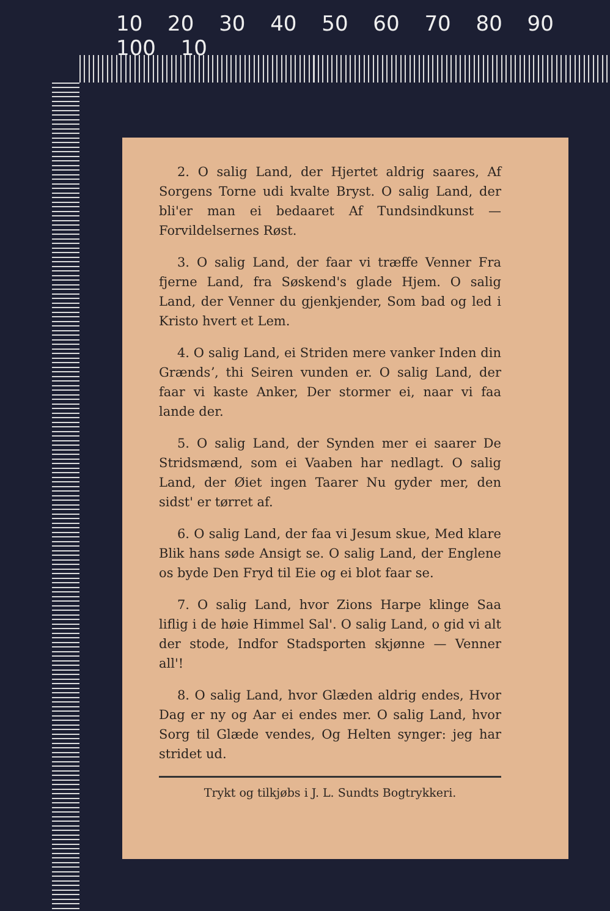10 20 30 40 50 60 70 80 90 100 10
2. O salig Land, der Hjertet aldrig saares, Af Sorgens Torne udi kvalte Bryst. O salig Land, der bli'er man ei bedaaret Af Tundsindkunst — Forvildelsernes Røst.
3. O salig Land, der faar vi træffe Venner Fra fjerne Land, fra Søskend's glade Hjem. O salig Land, der Venner du gjenkjender, Som bad og led i Kristo hvert et Lem.
4. O salig Land, ei Striden mere vanker Inden din Grændsʼ, thi Seiren vunden er. O salig Land, der faar vi kaste Anker, Der stormer ei, naar vi faa lande der.
5. O salig Land, der Synden mer ei saarer De Stridsmænd, som ei Vaaben har nedlagt. O salig Land, der Øiet ingen Taarer Nu gyder mer, den sidst' er tørret af.
6. O salig Land, der faa vi Jesum skue, Med klare Blik hans søde Ansigt se. O salig Land, der Englene os byde Den Fryd til Eie og ei blot faar se.
7. O salig Land, hvor Zions Harpe klinge Saa liflig i de høie Himmel Sal'. O salig Land, o gid vi alt der stode, Indfor Stadsporten skjønne — Venner all'!
8. O salig Land, hvor Glæden aldrig endes, Hvor Dag er ny og Aar ei endes mer. O salig Land, hvor Sorg til Glæde vendes, Og Helten synger: jeg har stridet ud.
Trykt og tilkjøbs i J. L. Sundts Bogtrykkeri.